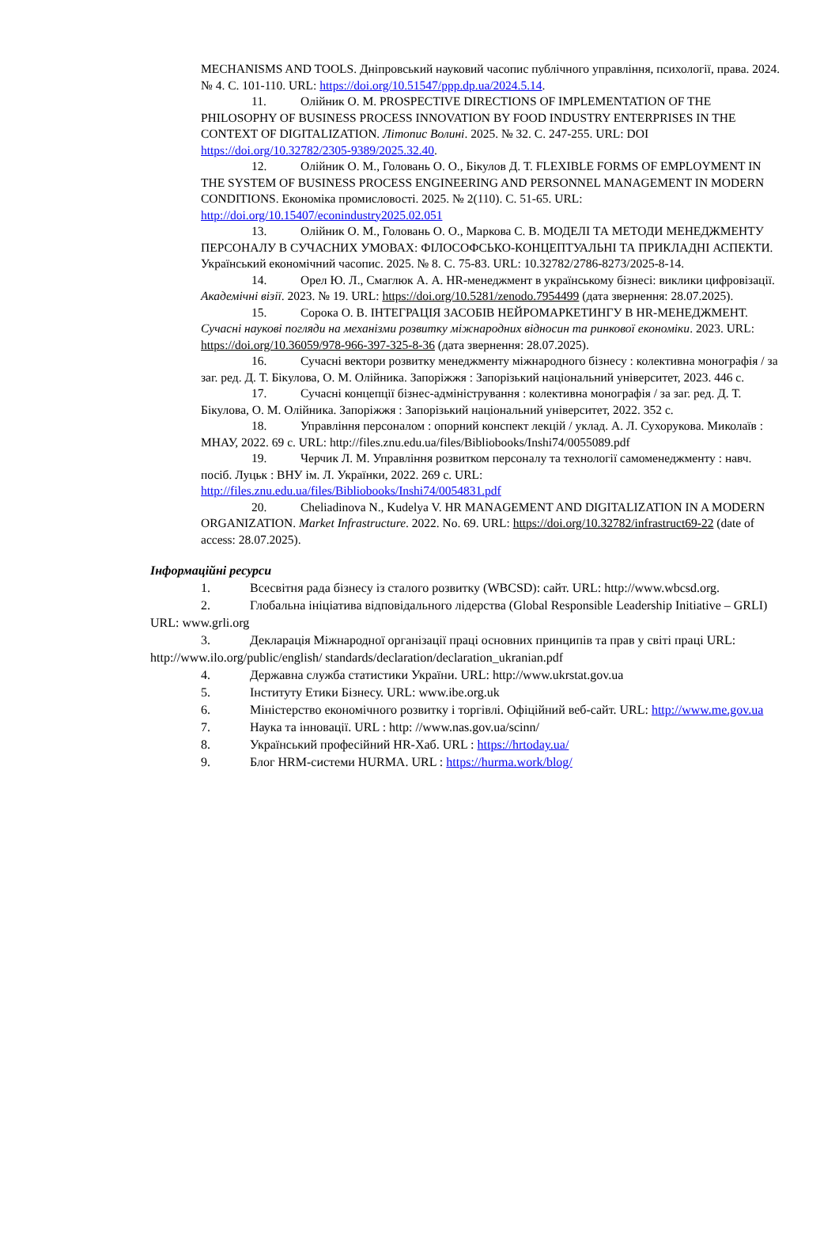MECHANISMS AND TOOLS. Дніпровський науковий часопис публічного управління, психології, права. 2024. № 4. С. 101-110. URL: https://doi.org/10.51547/ppp.dp.ua/2024.5.14.
11. Олійник О. М. PROSPECTIVE DIRECTIONS OF IMPLEMENTATION OF THE PHILOSOPHY OF BUSINESS PROCESS INNOVATION BY FOOD INDUSTRY ENTERPRISES IN THE CONTEXT OF DIGITALIZATION. Літопис Волині. 2025. № 32. С. 247-255. URL: DOI https://doi.org/10.32782/2305-9389/2025.32.40.
12. Олійник О. М., Головань О. О., Бікулов Д. Т. FLEXIBLE FORMS OF EMPLOYMENT IN THE SYSTEM OF BUSINESS PROCESS ENGINEERING AND PERSONNEL MANAGEMENT IN MODERN CONDITIONS. Економіка промисловості. 2025. № 2(110). С. 51-65. URL: http://doi.org/10.15407/econindustry2025.02.051
13. Олійник О. М., Головань О. О., Маркова С. В. МОДЕЛІ ТА МЕТОДИ МЕНЕДЖМЕНТУ ПЕРСОНАЛУ В СУЧАСНИХ УМОВАХ: ФІЛОСОФСЬКО-КОНЦЕПТУАЛЬНІ ТА ПРИКЛАДНІ АСПЕКТИ. Український економічний часопис. 2025. № 8. С. 75-83. URL: 10.32782/2786-8273/2025-8-14.
14. Орел Ю. Л., Смаглюк А. А. HR-менеджмент в українському бізнесі: виклики цифровізації. Академічні візії. 2023. № 19. URL: https://doi.org/10.5281/zenodo.7954499 (дата звернення: 28.07.2025).
15. Сорока О. В. ІНТЕГРАЦІЯ ЗАСОБІВ НЕЙРОМАРКЕТИНГУ В HR-МЕНЕДЖМЕНТ. Сучасні наукові погляди на механізми розвитку міжнародних відносин та ринкової економіки. 2023. URL: https://doi.org/10.36059/978-966-397-325-8-36 (дата звернення: 28.07.2025).
16. Сучасні вектори розвитку менеджменту міжнародного бізнесу : колективна монографія / за заг. ред. Д. Т. Бікулова, О. М. Олійника. Запоріжжя : Запорізький національний університет, 2023. 446 с.
17. Сучасні концепції бізнес-адміністрування : колективна монографія / за заг. ред. Д. Т. Бікулова, О. М. Олійника. Запоріжжя : Запорізький національний університет, 2022. 352 с.
18. Управління персоналом : опорний конспект лекцій / уклад. А. Л. Сухорукова. Миколаїв : МНАУ, 2022. 69 с. URL: http://files.znu.edu.ua/files/Bibliobooks/Inshi74/0055089.pdf
19. Черчик Л. М. Управління розвитком персоналу та технології самоменеджменту : навч. посіб. Луцьк : ВНУ ім. Л. Українки, 2022. 269 с. URL: http://files.znu.edu.ua/files/Bibliobooks/Inshi74/0054831.pdf
20. Cheliadinova N., Kudelya V. HR MANAGEMENT AND DIGITALIZATION IN A MODERN ORGANIZATION. Market Infrastructure. 2022. No. 69. URL: https://doi.org/10.32782/infrastruct69-22 (date of access: 28.07.2025).
Інформаційні ресурси
1. Всесвітня рада бізнесу із сталого розвитку (WBCSD): сайт. URL: http://www.wbcsd.org.
2. Глобальна ініціатива відповідального лідерства (Global Responsible Leadership Initiative – GRLI) URL: www.grli.org
3. Декларація Міжнародної організації праці основних принципів та прав у світі праці URL: http://www.ilo.org/public/english/ standards/declaration/declaration_ukranian.pdf
4. Державна служба статистики України. URL: http://www.ukrstat.gov.ua
5. Інституту Етики Бізнесу. URL: www.ibe.org.uk
6. Міністерство економічного розвитку і торгівлі. Офіційний веб-сайт. URL: http://www.me.gov.ua
7. Наука та інновації. URL : http: //www.nas.gov.ua/scinn/
8. Український професійний HR-Хаб. URL : https://hrtoday.ua/
9. Блог HRM-системи HURMA. URL : https://hurma.work/blog/